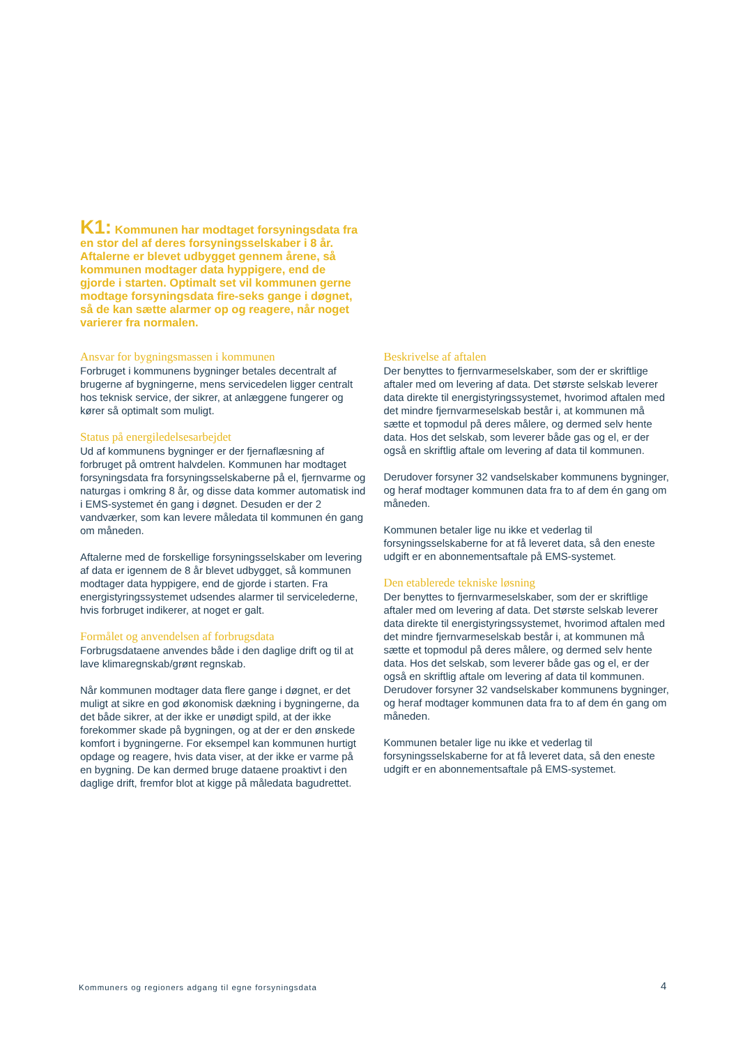K1: Kommunen har modtaget forsyningsdata fra en stor del af deres forsyningsselskaber i 8 år. Aftalerne er blevet udbygget gennem årene, så kommunen modtager data hyppigere, end de gjorde i starten. Optimalt set vil kommunen gerne modtage forsyningsdata fire-seks gange i døgnet, så de kan sætte alarmer op og reagere, når noget varierer fra normalen.
Ansvar for bygningsmassen i kommunen
Forbruget i kommunens bygninger betales decentralt af brugerne af bygningerne, mens servicedelen ligger centralt hos teknisk service, der sikrer, at anlæggene fungerer og kører så optimalt som muligt.
Status på energiledelsesarbejdet
Ud af kommunens bygninger er der fjernaflæsning af forbruget på omtrent halvdelen. Kommunen har modtaget forsyningsdata fra forsyningsselskaberne på el, fjernvarme og naturgas i omkring 8 år, og disse data kommer automatisk ind i EMS-systemet én gang i døgnet. Desuden er der 2 vandværker, som kan levere måledata til kommunen én gang om måneden.
Aftalerne med de forskellige forsyningsselskaber om levering af data er igennem de 8 år blevet udbygget, så kommunen modtager data hyppigere, end de gjorde i starten. Fra energistyringssystemet udsendes alarmer til servicelederne, hvis forbruget indikerer, at noget er galt.
Formålet og anvendelsen af forbrugsdata
Forbrugsdataene anvendes både i den daglige drift og til at lave klimaregnskab/grønt regnskab.
Når kommunen modtager data flere gange i døgnet, er det muligt at sikre en god økonomisk dækning i bygningerne, da det både sikrer, at der ikke er unødigt spild, at der ikke forekommer skade på bygningen, og at der er den ønskede komfort i bygningerne. For eksempel kan kommunen hurtigt opdage og reagere, hvis data viser, at der ikke er varme på en bygning. De kan dermed bruge dataene proaktivt i den daglige drift, fremfor blot at kigge på måledata bagudrettet.
Beskrivelse af aftalen
Der benyttes to fjernvarmeselskaber, som der er skriftlige aftaler med om levering af data. Det største selskab leverer data direkte til energistyringssystemet, hvorimod aftalen med det mindre fjernvarmeselskab består i, at kommunen må sætte et topmodul på deres målere, og dermed selv hente data. Hos det selskab, som leverer både gas og el, er der også en skriftlig aftale om levering af data til kommunen.
Derudover forsyner 32 vandselskaber kommunens bygninger, og heraf modtager kommunen data fra to af dem én gang om måneden.
Kommunen betaler lige nu ikke et vederlag til forsyningsselskaberne for at få leveret data, så den eneste udgift er en abonnementsaftale på EMS-systemet.
Den etablerede tekniske løsning
Der benyttes to fjernvarmeselskaber, som der er skriftlige aftaler med om levering af data. Det største selskab leverer data direkte til energistyringssystemet, hvorimod aftalen med det mindre fjernvarmeselskab består i, at kommunen må sætte et topmodul på deres målere, og dermed selv hente data. Hos det selskab, som leverer både gas og el, er der også en skriftlig aftale om levering af data til kommunen. Derudover forsyner 32 vandselskaber kommunens bygninger, og heraf modtager kommunen data fra to af dem én gang om måneden.
Kommunen betaler lige nu ikke et vederlag til forsyningsselskaberne for at få leveret data, så den eneste udgift er en abonnementsaftale på EMS-systemet.
Kommuners og regioners adgang til egne forsyningsdata
4